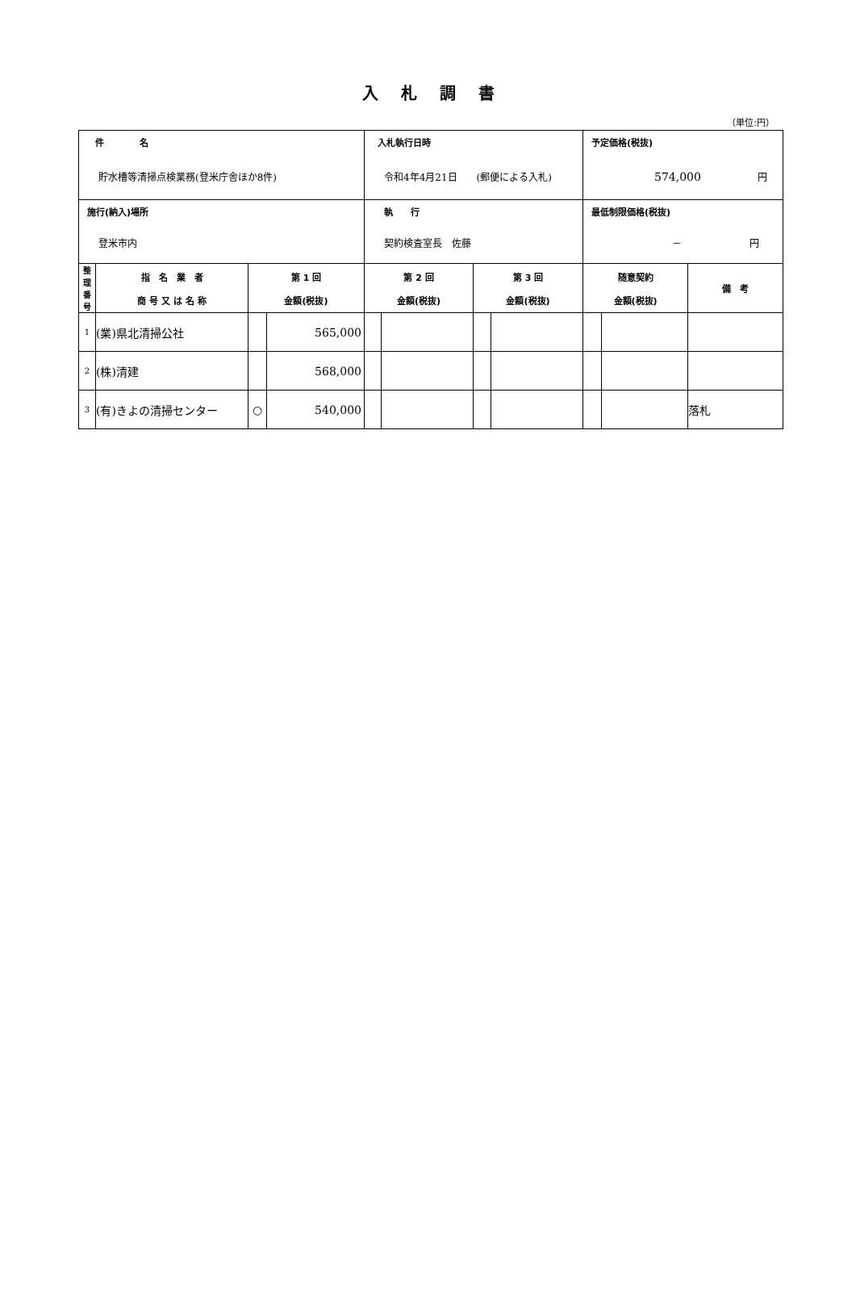入札調書
（単位:円）
| 件 名 貯水槽等清掃点検業務(登米庁舎ほか8件) | | | | 入札執行日時 令和4年4月21日 (郵便による入札) | | | | 予定価格(税抜) 574,000 円 | | |
| 施行(納入)場所 登米市内 | | | | 執 行 契約検査室長 佐藤 | | | | 最低制限価格(税抜) － 円 | | |
| 整 理 番 号 | 指 名 業 者 商 号 又 は 名 称 | 第 1 回 金額(税抜) | | 第 2 回 金額(税抜) | | 第 3 回 金額(税抜) | | 随意契約 金額(税抜) | | 備 考 |
| 1 | (業)県北清掃公社 | | 565,000 | | | | | | | |
| 2 | (株)清建 | | 568,000 | | | | | | | |
| 3 | (有)きよの清掃センター | ○ | 540,000 | | | | | | | 落札 |